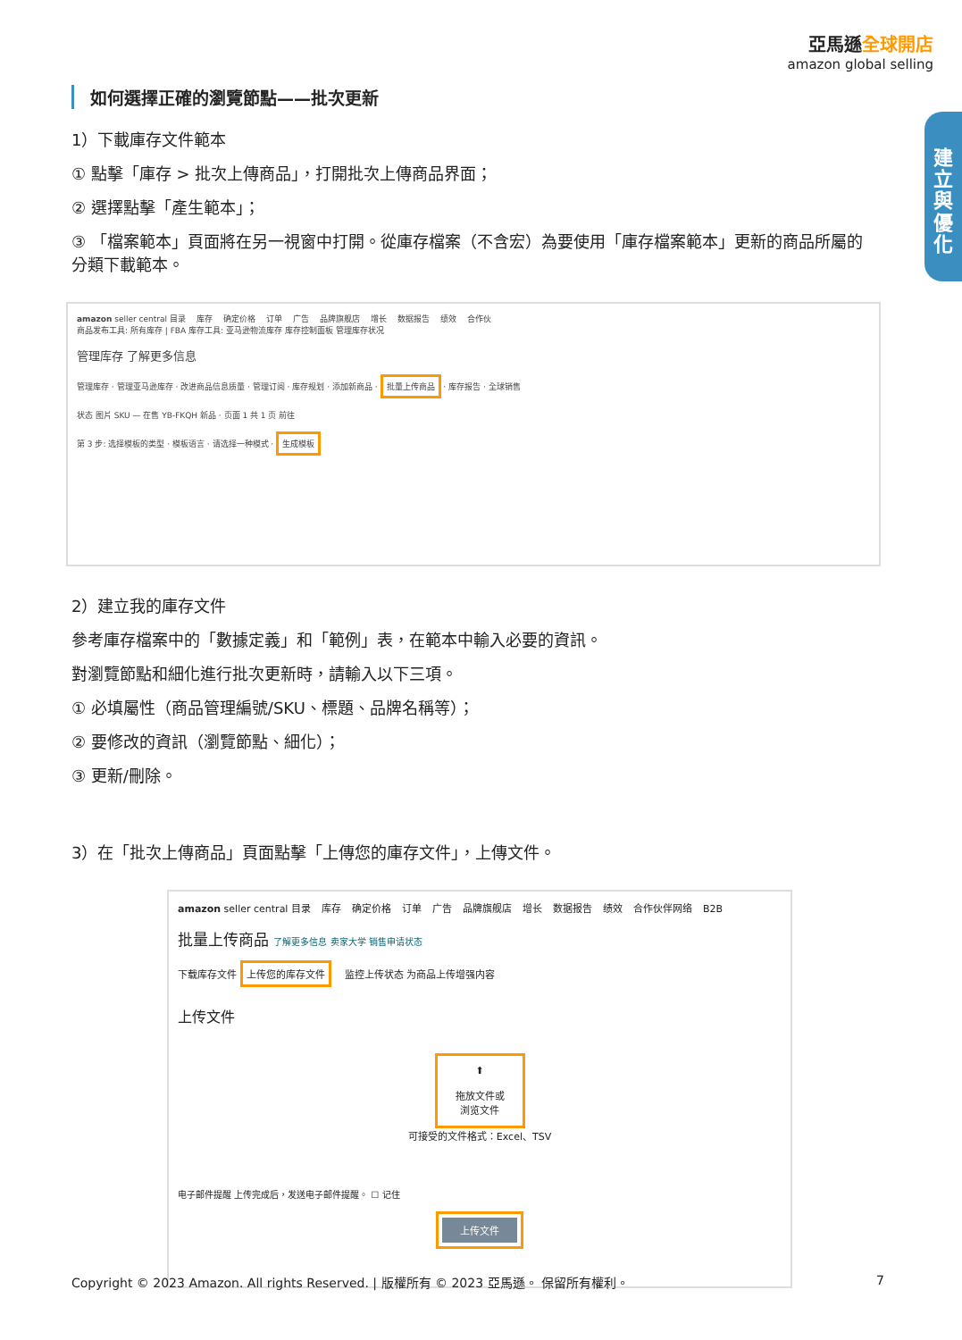亞馬遜全球開店
amazon global selling
建立與優化
如何選擇正確的瀏覽節點——批次更新
1）下載庫存文件範本
① 點擊「庫存 > 批次上傳商品」，打開批次上傳商品界面；
② 選擇點擊「產生範本」；
③ 「檔案範本」頁面將在另一視窗中打開。從庫存檔案（不含宏）為要使用「庫存檔案範本」更新的商品所屬的分類下載範本。
amazon seller central 目录 库存 确定价格 订单 广告 品牌旗舰店 增长 数据报告 绩效 合作伙
商品发布工具: 所有库存 | FBA 库存工具: 亚马逊物流库存 库存控制面板 管理库存状况
管理库存 了解更多信息
管理库存 · 管理亚马逊库存 · 改进商品信息质量 · 管理订阅 · 库存规划 · 添加新商品 · 批量上传商品 · 库存报告 · 全球销售
状态 图片 SKU — 在售 YB-FKQH 新品 · 页面 1 共 1 页 前往
第 3 步: 选择模板的类型 · 模板语言 · 请选择一种模式 · 生成模板
2）建立我的庫存文件
參考庫存檔案中的「數據定義」和「範例」表，在範本中輸入必要的資訊。
對瀏覽節點和細化進行批次更新時，請輸入以下三項。
① 必填屬性（商品管理編號/SKU、標題、品牌名稱等）；
② 要修改的資訊（瀏覽節點、細化）；
③ 更新/刪除。
3）在「批次上傳商品」頁面點擊「上傳您的庫存文件」，上傳文件。
amazon seller central 目录 库存 确定价格 订单 广告 品牌旗舰店 增长 数据报告 绩效 合作伙伴网络 B2B
批量上传商品 了解更多信息 卖家大学 销售申请状态
下载库存文件 上传您的库存文件 监控上传状态 为商品上传增强内容
上传文件
⬆
拖放文件或
浏览文件
可接受的文件格式：Excel、TSV
电子邮件提醒 上传完成后，发送电子邮件提醒。 ☐ 记住
上传文件
Copyright © 2023 Amazon. All rights Reserved. | 版權所有 © 2023 亞馬遜。 保留所有權利。 7